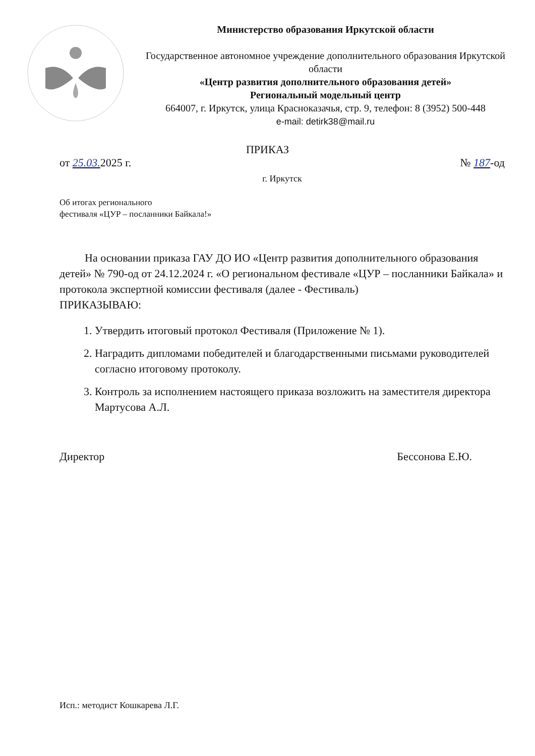Министерство образования Иркутской области
Государственное автономное учреждение дополнительного образования Иркутской области
«Центр развития дополнительного образования детей»
Региональный модельный центр
664007, г. Иркутск, улица Красноказачья, стр. 9, телефон: 8 (3952) 500-448
e-mail: detirk38@mail.ru
ПРИКАЗ
от 25.03. 2025 г. № 187-од
г. Иркутск
Об итогах регионального
фестиваля «ЦУР – посланники Байкала!»
На основании приказа ГАУ ДО ИО «Центр развития дополнительного образования детей» № 790-од от 24.12.2024 г. «О региональном фестивале «ЦУР – посланники Байкала» и протокола экспертной комиссии фестиваля (далее - Фестиваль)
ПРИКАЗЫВАЮ:
1. Утвердить итоговый протокол Фестиваля (Приложение № 1).
2. Наградить дипломами победителей и благодарственными письмами руководителей согласно итоговому протоколу.
3. Контроль за исполнением настоящего приказа возложить на заместителя директора Мартусова А.Л.
Директор Бессонова Е.Ю.
Исп.: методист Кошкарева Л.Г.